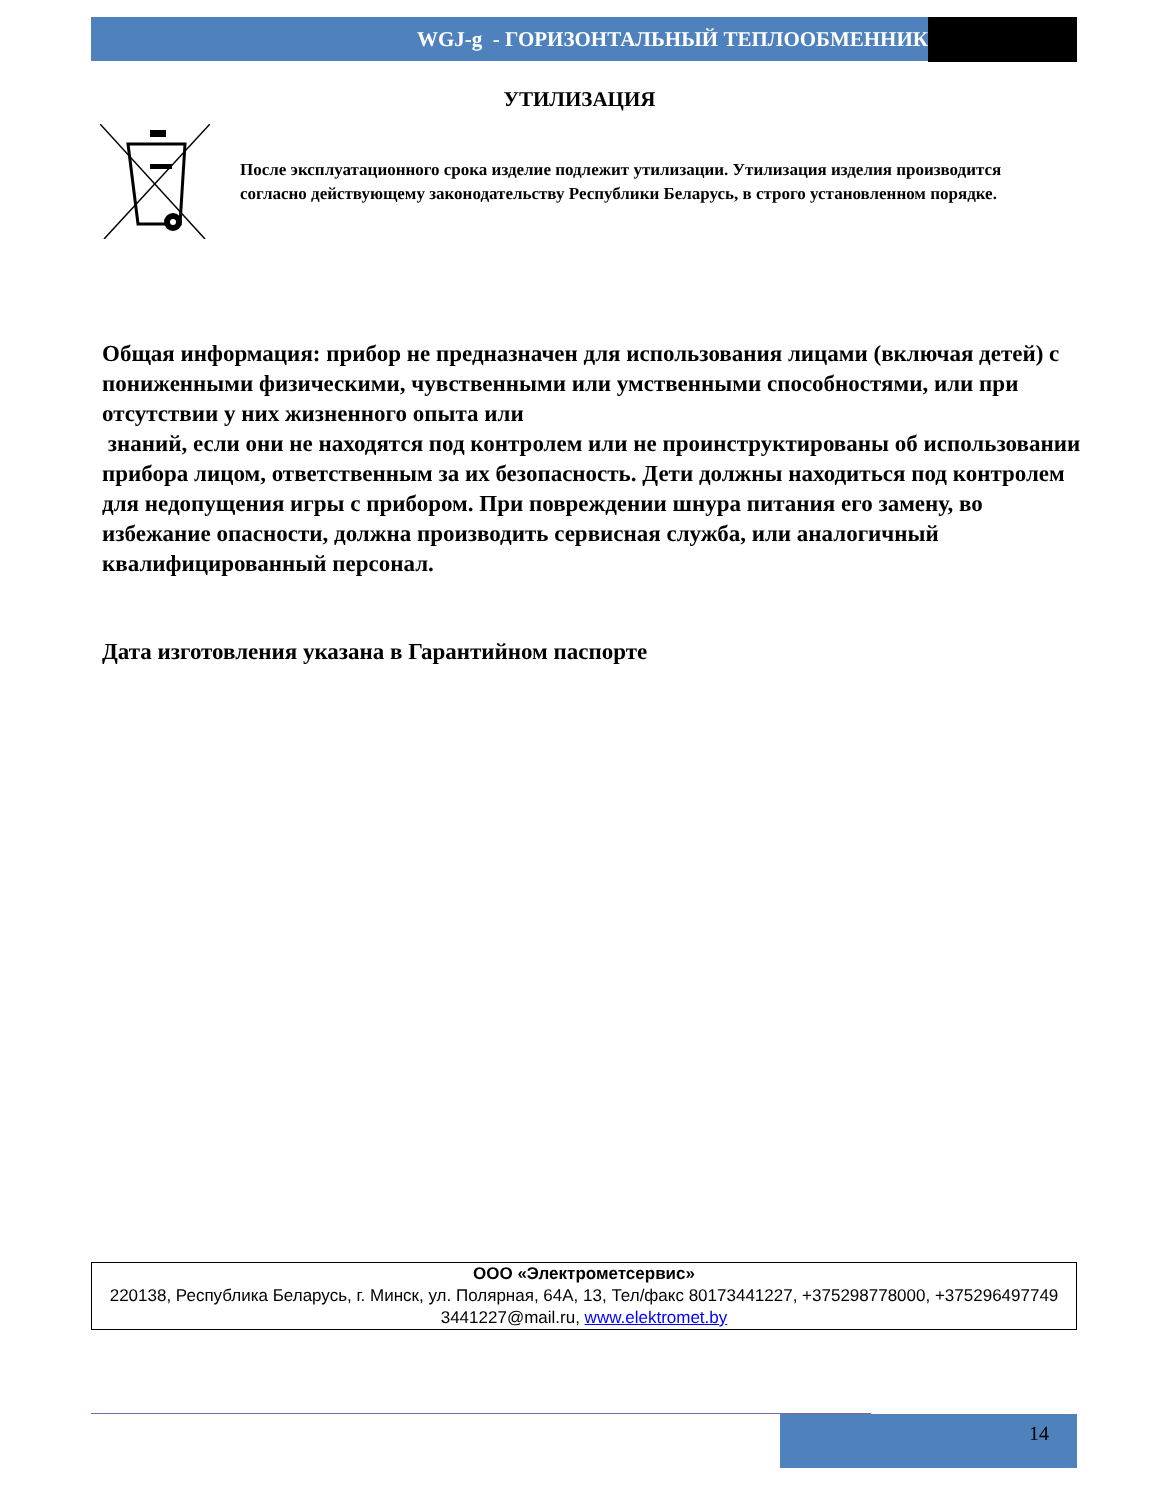WGJ-g - ГОРИЗОНТАЛЬНЫЙ ТЕПЛООБМЕННИК
УТИЛИЗАЦИЯ
После эксплуатационного срока изделие подлежит утилизации. Утилизация изделия производится согласно действующему законодательству Республики Беларусь, в строго установленном порядке.
Общая информация: прибор не предназначен для использования лицами (включая детей) с пониженными физическими, чувственными или умственными способностями, или при отсутствии у них жизненного опыта или
знаний, если они не находятся под контролем или не проинструктированы об использовании прибора лицом, ответственным за их безопасность. Дети должны находиться под контролем для недопущения игры с прибором. При повреждении шнура питания его замену, во избежание опасности, должна производить сервисная служба, или аналогичный квалифицированный персонал.
Дата изготовления указана в Гарантийном паспорте
ООО «Электрометсервис»
220138, Республика Беларусь, г. Минск, ул. Полярная, 64А, 13, Тел/факс 80173441227, +375298778000, +375296497749
3441227@mail.ru, www.elektromet.by
14